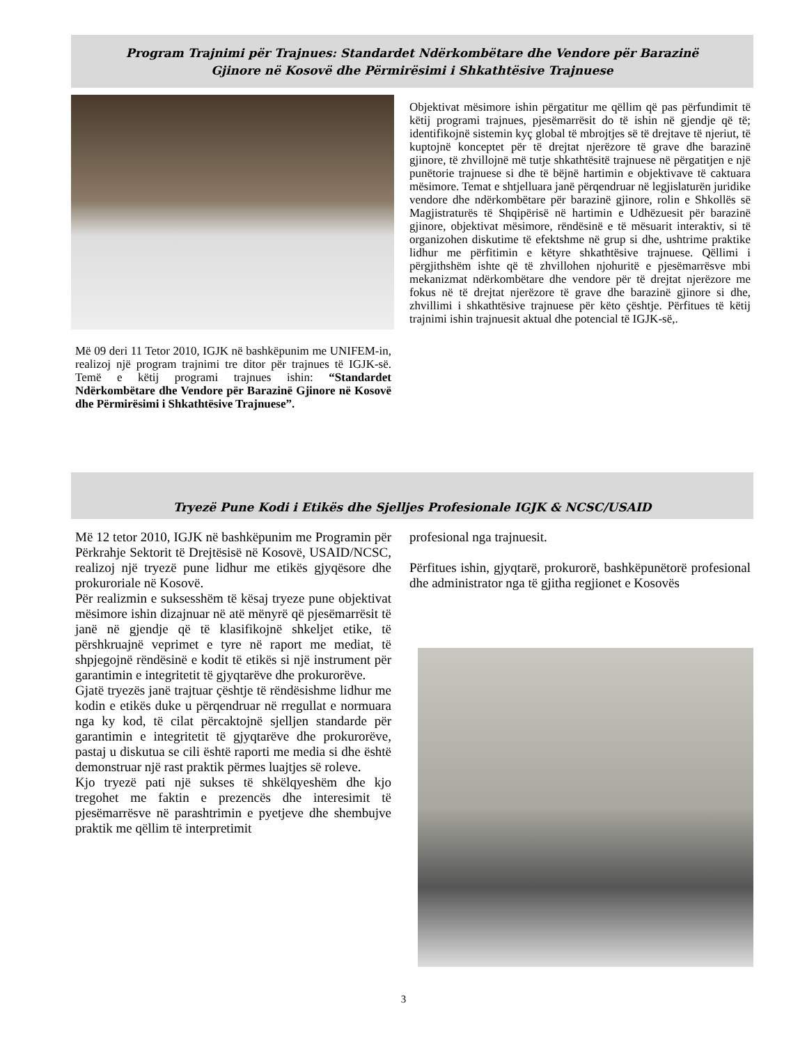Program Trajnimi për Trajnues: Standardet Ndërkombëtare dhe Vendore për Barazinë
Gjinore në Kosovë dhe Përmirësimi i Shkathtësive Trajnuese
Më 09 deri 11 Tetor 2010, IGJK në bashkëpunim me UNIFEM-in, realizoj një program trajnimi tre ditor për trajnues të IGJK-së. Temë e këtij programi trajnues ishin: “Standardet Ndërkombëtare dhe Vendore për Barazinë Gjinore në Kosovë dhe Përmirësimi i Shkathtësive Trajnuese”.
Objektivat mësimore ishin përgatitur me qëllim që pas përfundimit të këtij programi trajnues, pjesëmarrësit do të ishin në gjendje që të; identifikojnë sistemin kyç global të mbrojtjes së të drejtave të njeriut, të kuptojnë konceptet për të drejtat njerëzore të grave dhe barazinë gjinore, të zhvillojnë më tutje shkathtësitë trajnuese në përgatitjen e një punëtorie trajnuese si dhe të bëjnë hartimin e objektivave të caktuara mësimore. Temat e shtjelluara janë përqendruar në legjislaturën juridike vendore dhe ndërkombëtare për barazinë gjinore, rolin e Shkollës së Magjistraturës të Shqipërisë në hartimin e Udhëzuesit për barazinë gjinore, objektivat mësimore, rëndësinë e të mësuarit interaktiv, si të organizohen diskutime të efektshme në grup si dhe, ushtrime praktike lidhur me përfitimin e këtyre shkathtësive trajnuese. Qëllimi i përgjithshëm ishte që të zhvillohen njohuritë e pjesëmarrësve mbi mekanizmat ndërkombëtare dhe vendore për të drejtat njerëzore me fokus në të drejtat njerëzore të grave dhe barazinë gjinore si dhe, zhvillimi i shkathtësive trajnuese për këto çështje. Përfitues të këtij trajnimi ishin trajnuesit aktual dhe potencial të IGJK-së,.
Tryezë Pune Kodi i Etikës dhe Sjelljes Profesionale IGJK & NCSC/USAID
Më 12 tetor 2010, IGJK në bashkëpunim me Programin për Përkrahje Sektorit të Drejtësisë në Kosovë, USAID/NCSC, realizoj një tryezë pune lidhur me etikës gjyqësore dhe prokuroriale në Kosovë.
Për realizmin e suksesshëm të kësaj tryeze pune objektivat mësimore ishin dizajnuar në atë mënyrë që pjesëmarrësit të janë në gjendje që të klasifikojnë shkeljet etike, të përshkruajnë veprimet e tyre në raport me mediat, të shpjegojnë rëndësinë e kodit të etikës si një instrument për garantimin e integritetit të gjyqtarëve dhe prokurorëve.
Gjatë tryezës janë trajtuar çështje të rëndësishme lidhur me kodin e etikës duke u përqendruar në rregullat e normuara nga ky kod, të cilat përcaktojnë sjelljen standarde për garantimin e integritetit të gjyqtarëve dhe prokurorëve, pastaj u diskutua se cili është raporti me media si dhe është demonstruar një rast praktik përmes luajtjes së roleve.
Kjo tryezë pati një sukses të shkëlqyeshëm dhe kjo tregohet me faktin e prezencës dhe interesimit të pjesëmarrësve në parashtrimin e pyetjeve dhe shembujve praktik me qëllim të interpretimit
profesional nga trajnuesit.
Përfitues ishin, gjyqtarë, prokurorë, bashkëpunëtorë profesional dhe administrator nga të gjitha regjionet e Kosovës
3